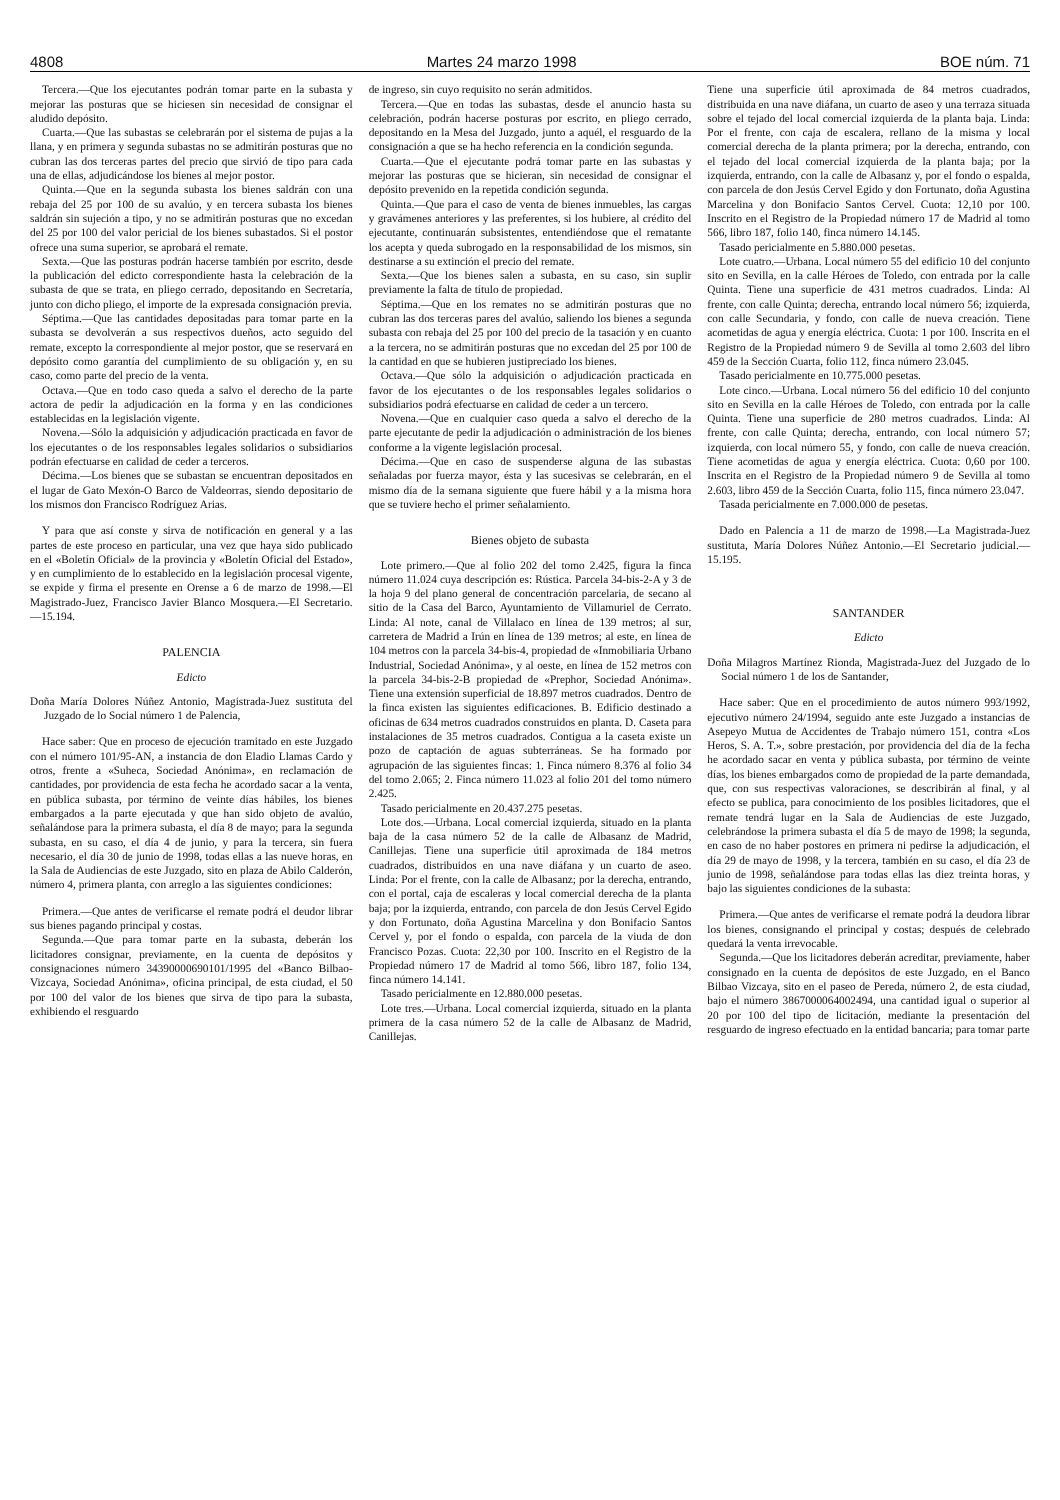4808 Martes 24 marzo 1998 BOE núm. 71
Tercera.—Que los ejecutantes podrán tomar parte en la subasta y mejorar las posturas que se hiciesen sin necesidad de consignar el aludido depósito.
Cuarta.—Que las subastas se celebrarán por el sistema de pujas a la llana, y en primera y segunda subastas no se admitirán posturas que no cubran las dos terceras partes del precio que sirvió de tipo para cada una de ellas, adjudicándose los bienes al mejor postor.
Quinta.—Que en la segunda subasta los bienes saldrán con una rebaja del 25 por 100 de su avalúo, y en tercera subasta los bienes saldrán sin sujeción a tipo, y no se admitirán posturas que no excedan del 25 por 100 del valor pericial de los bienes subastados. Si el postor ofrece una suma superior, se aprobará el remate.
Sexta.—Que las posturas podrán hacerse también por escrito, desde la publicación del edicto correspondiente hasta la celebración de la subasta de que se trata, en pliego cerrado, depositando en Secretaría, junto con dicho pliego, el importe de la expresada consignación previa.
Séptima.—Que las cantidades depositadas para tomar parte en la subasta se devolverán a sus respectivos dueños, acto seguido del remate, excepto la correspondiente al mejor postor, que se reservará en depósito como garantía del cumplimiento de su obligación y, en su caso, como parte del precio de la venta.
Octava.—Que en todo caso queda a salvo el derecho de la parte actora de pedir la adjudicación en la forma y en las condiciones establecidas en la legislación vigente.
Novena.—Sólo la adquisición y adjudicación practicada en favor de los ejecutantes o de los responsables legales solidarios o subsidiarios podrán efectuarse en calidad de ceder a terceros.
Décima.—Los bienes que se subastan se encuentran depositados en el lugar de Gato Mexón-O Barco de Valdeorras, siendo depositario de los mismos don Francisco Rodríguez Arias.
Y para que así conste y sirva de notificación en general y a las partes de este proceso en particular, una vez que haya sido publicado en el «Boletín Oficial» de la provincia y «Boletín Oficial del Estado», y en cumplimiento de lo establecido en la legislación procesal vigente, se expide y firma el presente en Orense a 6 de marzo de 1998.—El Magistrado-Juez, Francisco Javier Blanco Mosquera.—El Secretario.—15.194.
PALENCIA
Edicto
Doña María Dolores Núñez Antonio, Magistrada-Juez sustituta del Juzgado de lo Social número 1 de Palencia,
Hace saber: Que en proceso de ejecución tramitado en este Juzgado con el número 101/95-AN, a instancia de don Eladio Llamas Cardo y otros, frente a «Suheca, Sociedad Anónima», en reclamación de cantidades, por providencia de esta fecha he acordado sacar a la venta, en pública subasta, por término de veinte días hábiles, los bienes embargados a la parte ejecutada y que han sido objeto de avalúo, señalándose para la primera subasta, el día 8 de mayo; para la segunda subasta, en su caso, el día 4 de junio, y para la tercera, sin fuera necesario, el día 30 de junio de 1998, todas ellas a las nueve horas, en la Sala de Audiencias de este Juzgado, sito en plaza de Abilo Calderón, número 4, primera planta, con arreglo a las siguientes condiciones:
Primera.—Que antes de verificarse el remate podrá el deudor librar sus bienes pagando principal y costas.
Segunda.—Que para tomar parte en la subasta, deberán los licitadores consignar, previamente, en la cuenta de depósitos y consignaciones número 34390000690101/1995 del «Banco Bilbao-Vizcaya, Sociedad Anónima», oficina principal, de esta ciudad, el 50 por 100 del valor de los bienes que sirva de tipo para la subasta, exhibiendo el resguardo
de ingreso, sin cuyo requisito no serán admitidos.
Tercera.—Que en todas las subastas, desde el anuncio hasta su celebración, podrán hacerse posturas por escrito, en pliego cerrado, depositando en la Mesa del Juzgado, junto a aquél, el resguardo de la consignación a que se ha hecho referencia en la condición segunda.
Cuarta.—Que el ejecutante podrá tomar parte en las subastas y mejorar las posturas que se hicieran, sin necesidad de consignar el depósito prevenido en la repetida condición segunda.
Quinta.—Que para el caso de venta de bienes inmuebles, las cargas y gravámenes anteriores y las preferentes, si los hubiere, al crédito del ejecutante, continuarán subsistentes, entendiéndose que el rematante los acepta y queda subrogado en la responsabilidad de los mismos, sin destinarse a su extinción el precio del remate.
Sexta.—Que los bienes salen a subasta, en su caso, sin suplir previamente la falta de título de propiedad.
Séptima.—Que en los remates no se admitirán posturas que no cubran las dos terceras pares del avalúo, saliendo los bienes a segunda subasta con rebaja del 25 por 100 del precio de la tasación y en cuanto a la tercera, no se admitirán posturas que no excedan del 25 por 100 de la cantidad en que se hubieren justipreciado los bienes.
Octava.—Que sólo la adquisición o adjudicación practicada en favor de los ejecutantes o de los responsables legales solidarios o subsidiarios podrá efectuarse en calidad de ceder a un tercero.
Novena.—Que en cualquier caso queda a salvo el derecho de la parte ejecutante de pedir la adjudicación o administración de los bienes conforme a la vigente legislación procesal.
Décima.—Que en caso de suspenderse alguna de las subastas señaladas por fuerza mayor, ésta y las sucesivas se celebrarán, en el mismo día de la semana siguiente que fuere hábil y a la misma hora que se tuviere hecho el primer señalamiento.
Bienes objeto de subasta
Lote primero.—Que al folio 202 del tomo 2.425, figura la finca número 11.024 cuya descripción es: Rústica. Parcela 34-bis-2-A y 3 de la hoja 9 del plano general de concentración parcelaria, de secano al sitio de la Casa del Barco, Ayuntamiento de Villamuriel de Cerrato. Linda: Al note, canal de Villalaco en línea de 139 metros; al sur, carretera de Madrid a Irún en línea de 139 metros; al este, en línea de 104 metros con la parcela 34-bis-4, propiedad de «Inmobiliaria Urbano Industrial, Sociedad Anónima», y al oeste, en línea de 152 metros con la parcela 34-bis-2-B propiedad de «Prephor, Sociedad Anónima». Tiene una extensión superficial de 18.897 metros cuadrados. Dentro de la finca existen las siguientes edificaciones. B. Edificio destinado a oficinas de 634 metros cuadrados construidos en planta. D. Caseta para instalaciones de 35 metros cuadrados. Contigua a la caseta existe un pozo de captación de aguas subterráneas. Se ha formado por agrupación de las siguientes fincas: 1. Finca número 8.376 al folio 34 del tomo 2.065; 2. Finca número 11.023 al folio 201 del tomo número 2.425.
Tasado pericialmente en 20.437.275 pesetas.
Lote dos.—Urbana. Local comercial izquierda, situado en la planta baja de la casa número 52 de la calle de Albasanz de Madrid, Canillejas. Tiene una superficie útil aproximada de 184 metros cuadrados, distribuidos en una nave diáfana y un cuarto de aseo. Linda: Por el frente, con la calle de Albasanz; por la derecha, entrando, con el portal, caja de escaleras y local comercial derecha de la planta baja; por la izquierda, entrando, con parcela de don Jesús Cervel Egido y don Fortunato, doña Agustina Marcelina y don Bonifacio Santos Cervel y, por el fondo o espalda, con parcela de la viuda de don Francisco Pozas. Cuota: 22,30 por 100. Inscrito en el Registro de la Propiedad número 17 de Madrid al tomo 566, libro 187, folio 134, finca número 14.141.
Tasado pericialmente en 12.880.000 pesetas.
Lote tres.—Urbana. Local comercial izquierda, situado en la planta primera de la casa número 52 de la calle de Albasanz de Madrid, Canillejas.
Tiene una superficie útil aproximada de 84 metros cuadrados, distribuida en una nave diáfana, un cuarto de aseo y una terraza situada sobre el tejado del local comercial izquierda de la planta baja. Linda: Por el frente, con caja de escalera, rellano de la misma y local comercial derecha de la planta primera; por la derecha, entrando, con el tejado del local comercial izquierda de la planta baja; por la izquierda, entrando, con la calle de Albasanz y, por el fondo o espalda, con parcela de don Jesús Cervel Egido y don Fortunato, doña Agustina Marcelina y don Bonifacio Santos Cervel. Cuota: 12,10 por 100. Inscrito en el Registro de la Propiedad número 17 de Madrid al tomo 566, libro 187, folio 140, finca número 14.145.
Tasado pericialmente en 5.880.000 pesetas.
Lote cuatro.—Urbana. Local número 55 del edificio 10 del conjunto sito en Sevilla, en la calle Héroes de Toledo, con entrada por la calle Quinta. Tiene una superficie de 431 metros cuadrados. Linda: Al frente, con calle Quinta; derecha, entrando local número 56; izquierda, con calle Secundaria, y fondo, con calle de nueva creación. Tiene acometidas de agua y energía eléctrica. Cuota: 1 por 100. Inscrita en el Registro de la Propiedad número 9 de Sevilla al tomo 2.603 del libro 459 de la Sección Cuarta, folio 112, finca número 23.045.
Tasado pericialmente en 10.775.000 pesetas.
Lote cinco.—Urbana. Local número 56 del edificio 10 del conjunto sito en Sevilla en la calle Héroes de Toledo, con entrada por la calle Quinta. Tiene una superficie de 280 metros cuadrados. Linda: Al frente, con calle Quinta; derecha, entrando, con local número 57; izquierda, con local número 55, y fondo, con calle de nueva creación. Tiene acometidas de agua y energía eléctrica. Cuota: 0,60 por 100. Inscrita en el Registro de la Propiedad número 9 de Sevilla al tomo 2.603, libro 459 de la Sección Cuarta, folio 115, finca número 23.047.
Tasada pericialmente en 7.000.000 de pesetas.
Dado en Palencia a 11 de marzo de 1998.—La Magistrada-Juez sustituta, María Dolores Núñez Antonio.—El Secretario judicial.—15.195.
SANTANDER
Edicto
Doña Milagros Martínez Rionda, Magistrada-Juez del Juzgado de lo Social número 1 de los de Santander,
Hace saber: Que en el procedimiento de autos número 993/1992, ejecutivo número 24/1994, seguido ante este Juzgado a instancias de Asepeyo Mutua de Accidentes de Trabajo número 151, contra «Los Heros, S. A. T.», sobre prestación, por providencia del día de la fecha he acordado sacar en venta y pública subasta, por término de veinte días, los bienes embargados como de propiedad de la parte demandada, que, con sus respectivas valoraciones, se describirán al final, y al efecto se publica, para conocimiento de los posibles licitadores, que el remate tendrá lugar en la Sala de Audiencias de este Juzgado, celebrándose la primera subasta el día 5 de mayo de 1998; la segunda, en caso de no haber postores en primera ni pedirse la adjudicación, el día 29 de mayo de 1998, y la tercera, también en su caso, el día 23 de junio de 1998, señalándose para todas ellas las diez treinta horas, y bajo las siguientes condiciones de la subasta:
Primera.—Que antes de verificarse el remate podrá la deudora librar los bienes, consignando el principal y costas; después de celebrado quedará la venta irrevocable.
Segunda.—Que los licitadores deberán acreditar, previamente, haber consignado en la cuenta de depósitos de este Juzgado, en el Banco Bilbao Vizcaya, sito en el paseo de Pereda, número 2, de esta ciudad, bajo el número 3867000064002494, una cantidad igual o superior al 20 por 100 del tipo de licitación, mediante la presentación del resguardo de ingreso efectuado en la entidad bancaria; para tomar parte